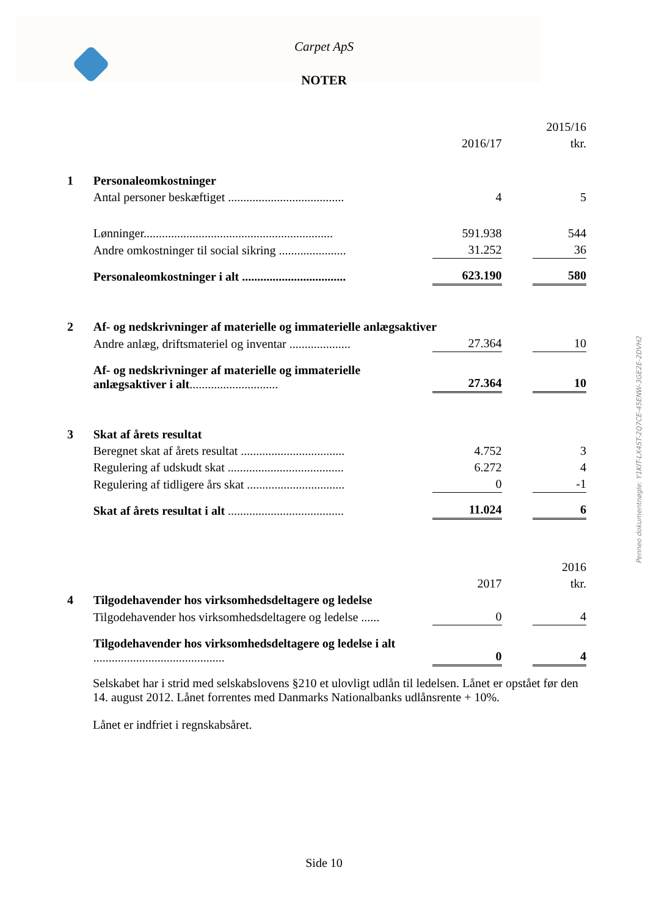Carpet ApS
NOTER
| | | | | 2015/16 |
| | | 2016/17 | | tkr. |
| 1 | Personaleomkostninger | | | |
| | Antal personer beskæftiget ...................................... | 4 | | 5 |
| | Lønninger.............................................................. | 591.938 | | 544 |
| | Andre omkostninger til social sikring ...................... | 31.252 | | 36 |
| | Personaleomkostninger i alt .................................. | 623.190 | | 580 |
| 2 | Af- og nedskrivninger af materielle og immaterielle anlægsaktiver | | | |
| | Andre anlæg, driftsmateriel og inventar .................... | 27.364 | | 10 |
| | Af- og nedskrivninger af materielle og immaterielle anlægsaktiver i alt ............................. | 27.364 | | 10 |
| 3 | Skat af årets resultat | | | |
| | Beregnet skat af årets resultat .................................. | 4.752 | | 3 |
| | Regulering af udskudt skat ...................................... | 6.272 | | 4 |
| | Regulering af tidligere års skat ................................ | 0 | | -1 |
| | Skat af årets resultat i alt ...................................... | 11.024 | | 6 |
| | | | | 2016 |
| | | 2017 | | tkr. |
| 4 | Tilgodehavender hos virksomhedsdeltagere og ledelse | | | |
| | Tilgodehavender hos virksomhedsdeltagere og ledelse ...... | 0 | | 4 |
| | Tilgodehavender hos virksomhedsdeltagere og ledelse i alt ........................................... | 0 | | 4 |
Selskabet har i strid med selskabslovens §210 et ulovligt udlån til ledelsen. Lånet er opstået før den 14. august 2012. Lånet forrentes med Danmarks Nationalbanks udlånsrente + 10%.
Lånet er indfriet i regnskabsåret.
Penneo dokumentnøgle: Y1KIT-LX4ST-2Q7CE-45ENW-3GE2E-2DVH2
Side 10